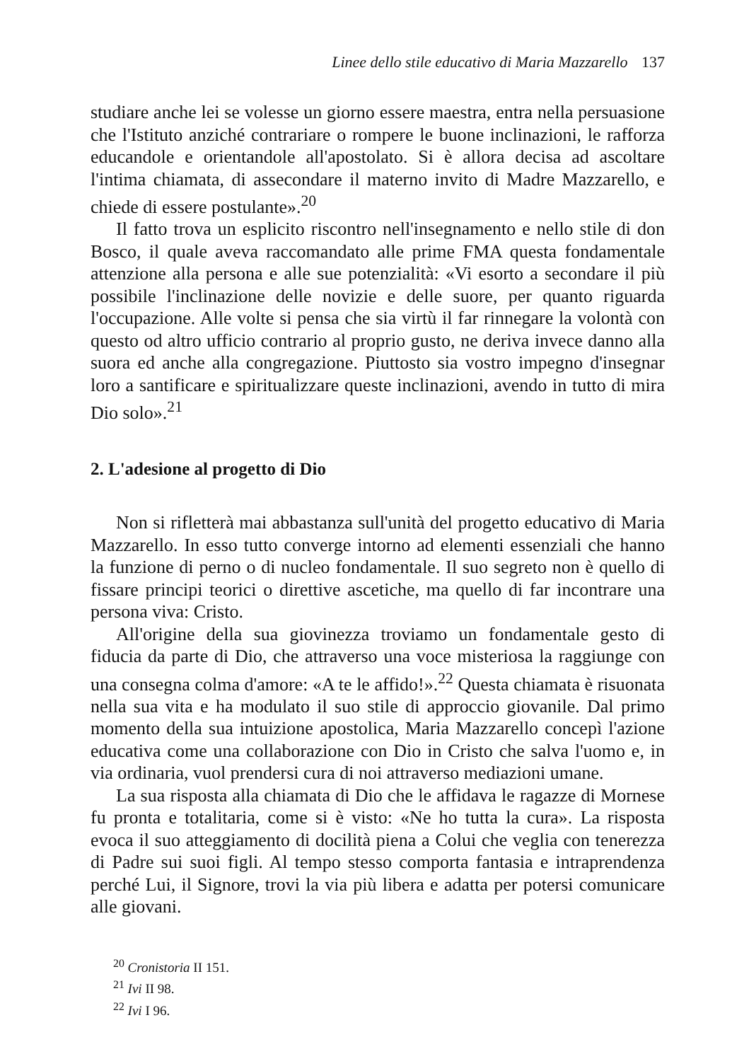Linee dello stile educativo di Maria Mazzarello 137
studiare anche lei se volesse un giorno essere maestra, entra nella persuasione che l'Istituto anziché contrariare o rompere le buone inclinazioni, le rafforza educandole e orientandole all'apostolato. Si è allora decisa ad ascoltare l'intima chiamata, di assecondare il materno invito di Madre Mazzarello, e chiede di essere postulante».<sup>20</sup>
Il fatto trova un esplicito riscontro nell'insegnamento e nello stile di don Bosco, il quale aveva raccomandato alle prime FMA questa fondamentale attenzione alla persona e alle sue potenzialità: «Vi esorto a secondare il più possibile l'inclinazione delle novizie e delle suore, per quanto riguarda l'occupazione. Alle volte si pensa che sia virtù il far rinnegare la volontà con questo od altro ufficio contrario al proprio gusto, ne deriva invece danno alla suora ed anche alla congregazione. Piuttosto sia vostro impegno d'insegnar loro a santificare e spiritualizzare queste inclinazioni, avendo in tutto di mira Dio solo».<sup>21</sup>
2. L'adesione al progetto di Dio
Non si rifletterà mai abbastanza sull'unità del progetto educativo di Maria Mazzarello. In esso tutto converge intorno ad elementi essenziali che hanno la funzione di perno o di nucleo fondamentale. Il suo segreto non è quello di fissare principi teorici o direttive ascetiche, ma quello di far incontrare una persona viva: Cristo.
All'origine della sua giovinezza troviamo un fondamentale gesto di fiducia da parte di Dio, che attraverso una voce misteriosa la raggiunge con una consegna colma d'amore: «A te le affido!».<sup>22</sup> Questa chiamata è risuonata nella sua vita e ha modulato il suo stile di approccio giovanile. Dal primo momento della sua intuizione apostolica, Maria Mazzarello concepì l'azione educativa come una collaborazione con Dio in Cristo che salva l'uomo e, in via ordinaria, vuol prendersi cura di noi attraverso mediazioni umane.
La sua risposta alla chiamata di Dio che le affidava le ragazze di Mornese fu pronta e totalitaria, come si è visto: «Ne ho tutta la cura». La risposta evoca il suo atteggiamento di docilità piena a Colui che veglia con tenerezza di Padre sui suoi figli. Al tempo stesso comporta fantasia e intraprendenza perché Lui, il Signore, trovi la via più libera e adatta per potersi comunicare alle giovani.
<sup>20</sup> Cronistoria II 151.
<sup>21</sup> Ivi II 98.
<sup>22</sup> Ivi I 96.